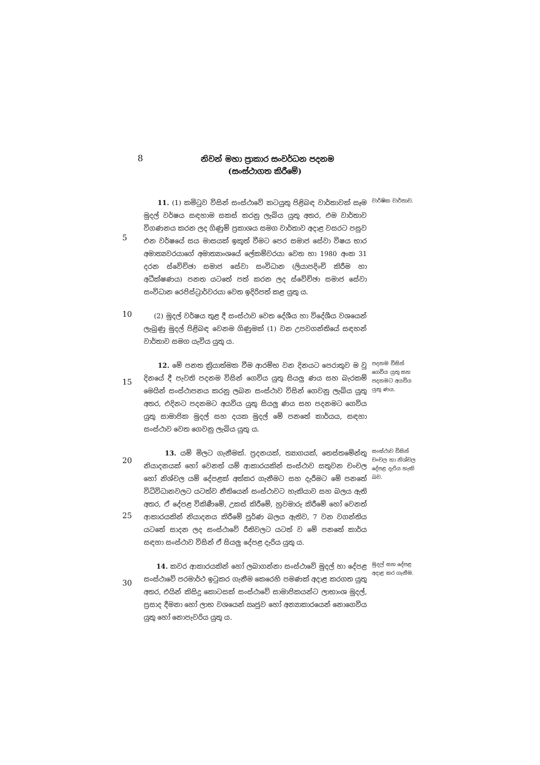8
නිවන් මහා ප්‍රාකාර සංවර්ධන පදනම
(සංස්ථාගත කිරීමේ)
5
11. (1) කමිටුව විසින් සංස්ථාවේ කටයුතු පිළිබඳ වාර්තාවක් සෑම මුදල් වර්ෂය සඳහාම සකස් කරනු ලැබිය යුතු අතර, එම වාර්තාව විගණනය කරන ලද ගිණුම් ප්‍රකාශය සමග වාර්තාව අදාළ වසරට පසුව එන වර්ෂයේ සය මාසයක් ඉකුත් වීමට පෙර සමාජ සේවා විෂය භාර අමාත්‍යවරයාගේ අමාත්‍යාංශයේ ලේකම්වරයා වෙත හා 1980 අංක 31 දරන ස්වේච්ඡා සමාජ සේවා සංවිධාන (ලියාපදිංචි කිරීම හා අධීක්ෂණය) පනත යටතේ පත් කරන ලද ස්වේච්ඡා සමාජ සේවා සංවිධාන රෙජිස්ට්‍රාර්වරයා වෙත ඉදිරිපත් කළ යුතු ය.
වාර්ෂික වාර්තාව.
10
(2) මුදල් වර්ෂය තුළ දී සංස්ථාව වෙත දේශීය හා විදේශීය වශයෙන් ලැබුණු මුදල් පිළිබඳ වෙනම ගිණුමක් (1) වන උපවගන්තියේ සඳහන් වාර්තාව සමග යැවිය යුතු ය.
15
12. මේ පනත ක්‍රියාත්මක වීම ආරම්භ වන දිනයට පෙරාතුව ම වූ දිනයේ දී පැවති පදනම විසින් ගෙවිය යුතු සියලු ණය සහ බැරකම් මෙයින් සංස්ථාපනය කරනු ලබන සංස්ථාව විසින් ගෙවනු ලැබිය යුතු අතර, එදිනට පදනමට අයවිය යුතු සියලු ණය සහ පදනමට ගෙවිය යුතු සාමාජික මුදල් සහ දයක මුදල් මේ පනතේ කාර්යය, සඳහා සංස්ථාව වෙත ගෙවනු ලැබිය යුතු ය.
පදනම විසින් ගෙවිය යුතු සහ පදනමට අයවිය යුතු ණය.
20
25
13. යම් මිලට ගැනීමක්. ප්‍රදනයක්, ත්‍යාගයක්, තෙස්තමේන්තු නියාදනයක් හෝ වෙනත් යම් ආකාරයකින් සංස්ථාව සතුවන චංචල හෝ නිශ්චල යම් දේපළක් අත්කර ගැනීමට සහ දැරීමට මේ පනතේ විධිවිධානවලට යටත්ව නීතියෙන් සංස්ථාවට හැකියාව සහ බලය ඇති අතර, ඒ දේපළ විකිණීමේ, උකස් කිරීමේ, හුවමාරු කිරීමේ හෝ වෙනත් ආකාරයකින් නියාදනය කිරීමේ පූර්ණ බලය ඇතිව, 7 වන වගන්තිය යටතේ සාදන ලද සංස්ථාවේ රීතිවලට යටත් ව මේ පනතේ කාර්ය සඳහා සංස්ථාව විසින් ඒ සියලු දේපළ දැරිය යුතු ය.
සංස්ථාව විසින් චංචල හා නිශ්චල දේපළ දැරිය හැකි බව.
30
14. කවර ආකාරයකින් හෝ ලබාගන්නා සංස්ථාවේ මුදල් හා දේපළ සංස්ථාවේ පරමාර්ථ ඉටුකර ගැනීම කෙරෙහි පමණක් අදාළ කරගත යුතු අතර, එයින් කිසිදු කොටසක් සංස්ථාවේ සාමාජිකයන්ට ලාභාංශ මුදල්, ප්‍රසාද දීමනා හෝ ලාභ වශයෙන් ඍජුව හෝ අන්‍යාකාරයෙන් නොගෙවිය යුතු හෝ නොපැවරිය යුතු ය.
මුදල් සහ දේපළ අදාළ කර ගැනීම.